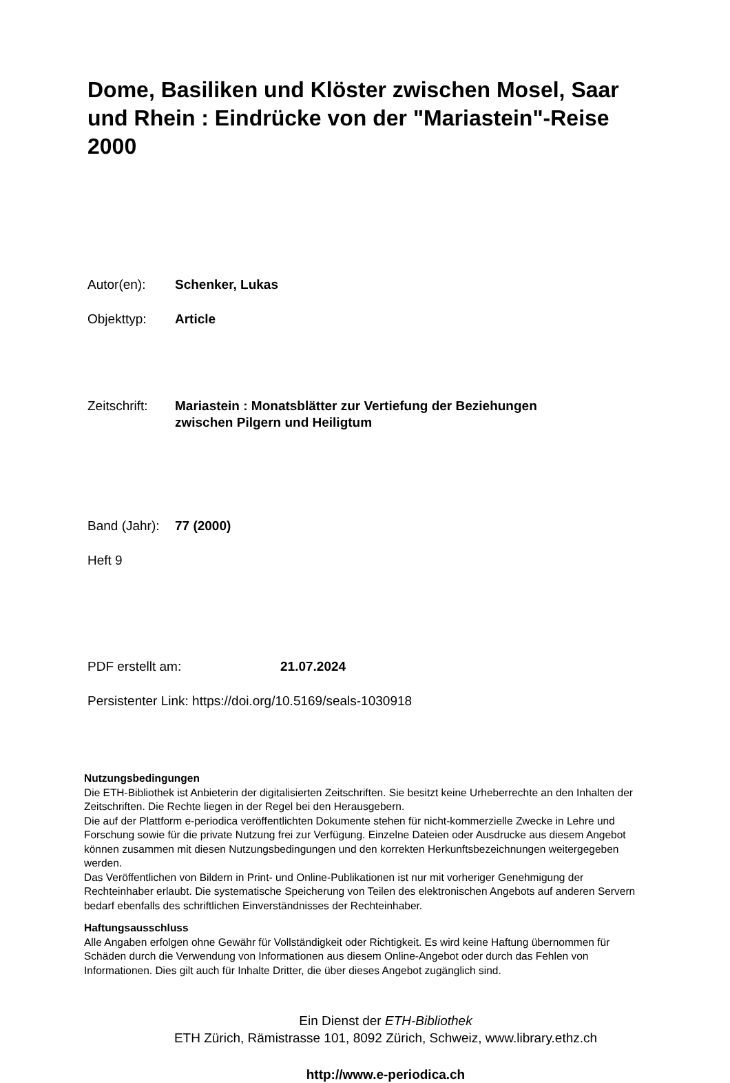Dome, Basiliken und Klöster zwischen Mosel, Saar und Rhein : Eindrücke von der "Mariastein"-Reise 2000
Autor(en): Schenker, Lukas
Objekttyp: Article
Zeitschrift:
Mariastein : Monatsblätter zur Vertiefung der Beziehungen
zwischen Pilgern und Heiligtum
Band (Jahr):
77 (2000)
Heft 9
PDF erstellt am: 21.07.2024
Persistenter Link: https://doi.org/10.5169/seals-1030918
Nutzungsbedingungen
Die ETH-Bibliothek ist Anbieterin der digitalisierten Zeitschriften. Sie besitzt keine Urheberrechte an den Inhalten der Zeitschriften. Die Rechte liegen in der Regel bei den Herausgebern.
Die auf der Plattform e-periodica veröffentlichten Dokumente stehen für nicht-kommerzielle Zwecke in Lehre und Forschung sowie für die private Nutzung frei zur Verfügung. Einzelne Dateien oder Ausdrucke aus diesem Angebot können zusammen mit diesen Nutzungsbedingungen und den korrekten Herkunftsbezeichnungen weitergegeben werden.
Das Veröffentlichen von Bildern in Print- und Online-Publikationen ist nur mit vorheriger Genehmigung der Rechteinhaber erlaubt. Die systematische Speicherung von Teilen des elektronischen Angebots auf anderen Servern bedarf ebenfalls des schriftlichen Einverständnisses der Rechteinhaber.
Haftungsausschluss
Alle Angaben erfolgen ohne Gewähr für Vollständigkeit oder Richtigkeit. Es wird keine Haftung übernommen für Schäden durch die Verwendung von Informationen aus diesem Online-Angebot oder durch das Fehlen von Informationen. Dies gilt auch für Inhalte Dritter, die über dieses Angebot zugänglich sind.
Ein Dienst der ETH-Bibliothek
ETH Zürich, Rämistrasse 101, 8092 Zürich, Schweiz, www.library.ethz.ch
http://www.e-periodica.ch